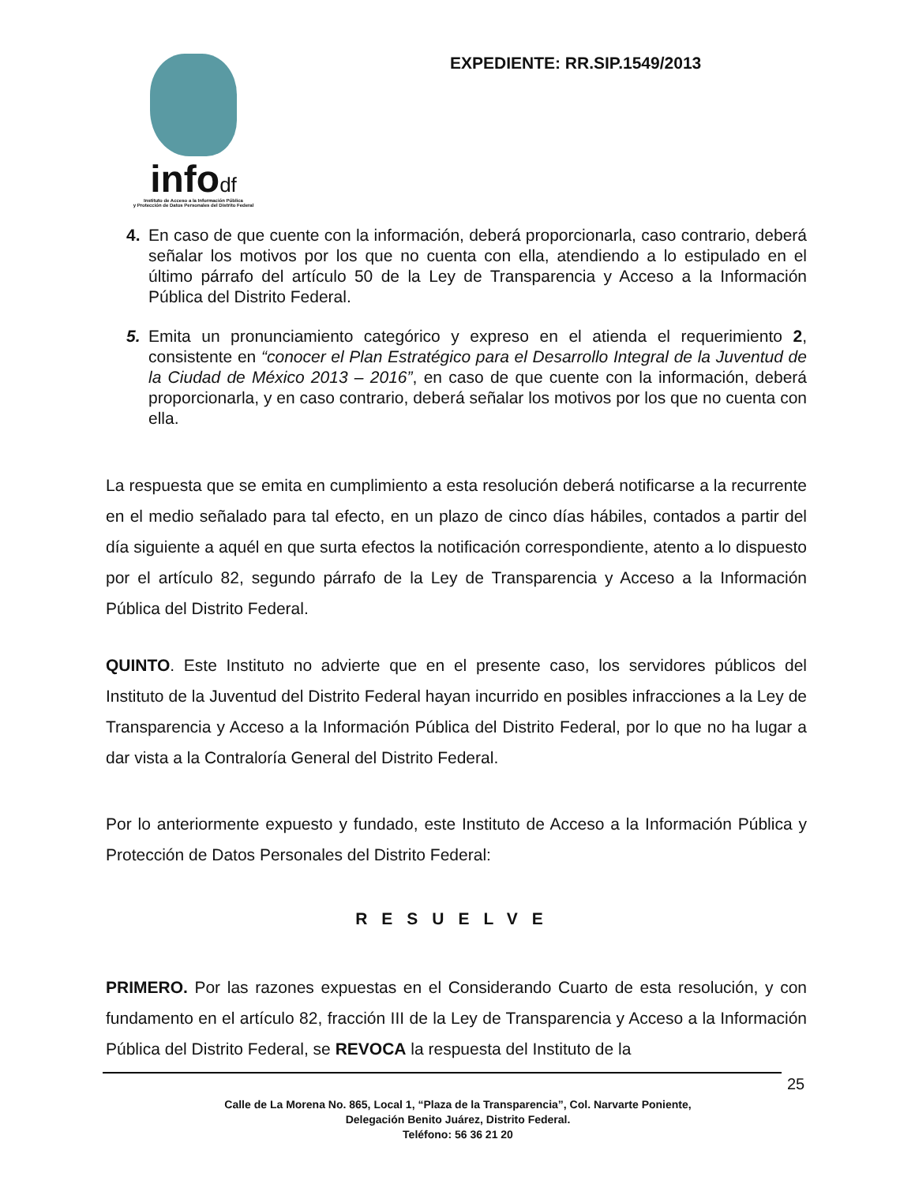infodf
Instituto de Acceso a la Información Pública
y Protección de Datos Personales del Distrito Federal
EXPEDIENTE: RR.SIP.1549/2013
4. En caso de que cuente con la información, deberá proporcionarla, caso contrario, deberá señalar los motivos por los que no cuenta con ella, atendiendo a lo estipulado en el último párrafo del artículo 50 de la Ley de Transparencia y Acceso a la Información Pública del Distrito Federal.
5. Emita un pronunciamiento categórico y expreso en el atienda el requerimiento 2, consistente en “conocer el Plan Estratégico para el Desarrollo Integral de la Juventud de la Ciudad de México 2013 – 2016”, en caso de que cuente con la información, deberá proporcionarla, y en caso contrario, deberá señalar los motivos por los que no cuenta con ella.
La respuesta que se emita en cumplimiento a esta resolución deberá notificarse a la recurrente en el medio señalado para tal efecto, en un plazo de cinco días hábiles, contados a partir del día siguiente a aquél en que surta efectos la notificación correspondiente, atento a lo dispuesto por el artículo 82, segundo párrafo de la Ley de Transparencia y Acceso a la Información Pública del Distrito Federal.
QUINTO. Este Instituto no advierte que en el presente caso, los servidores públicos del Instituto de la Juventud del Distrito Federal hayan incurrido en posibles infracciones a la Ley de Transparencia y Acceso a la Información Pública del Distrito Federal, por lo que no ha lugar a dar vista a la Contraloría General del Distrito Federal.
Por lo anteriormente expuesto y fundado, este Instituto de Acceso a la Información Pública y Protección de Datos Personales del Distrito Federal:
RESUELVE
PRIMERO. Por las razones expuestas en el Considerando Cuarto de esta resolución, y con fundamento en el artículo 82, fracción III de la Ley de Transparencia y Acceso a la Información Pública del Distrito Federal, se REVOCA la respuesta del Instituto de la
25
Calle de La Morena No. 865, Local 1, “Plaza de la Transparencia”, Col. Narvarte Poniente,
Delegación Benito Juárez, Distrito Federal.
Teléfono: 56 36 21 20